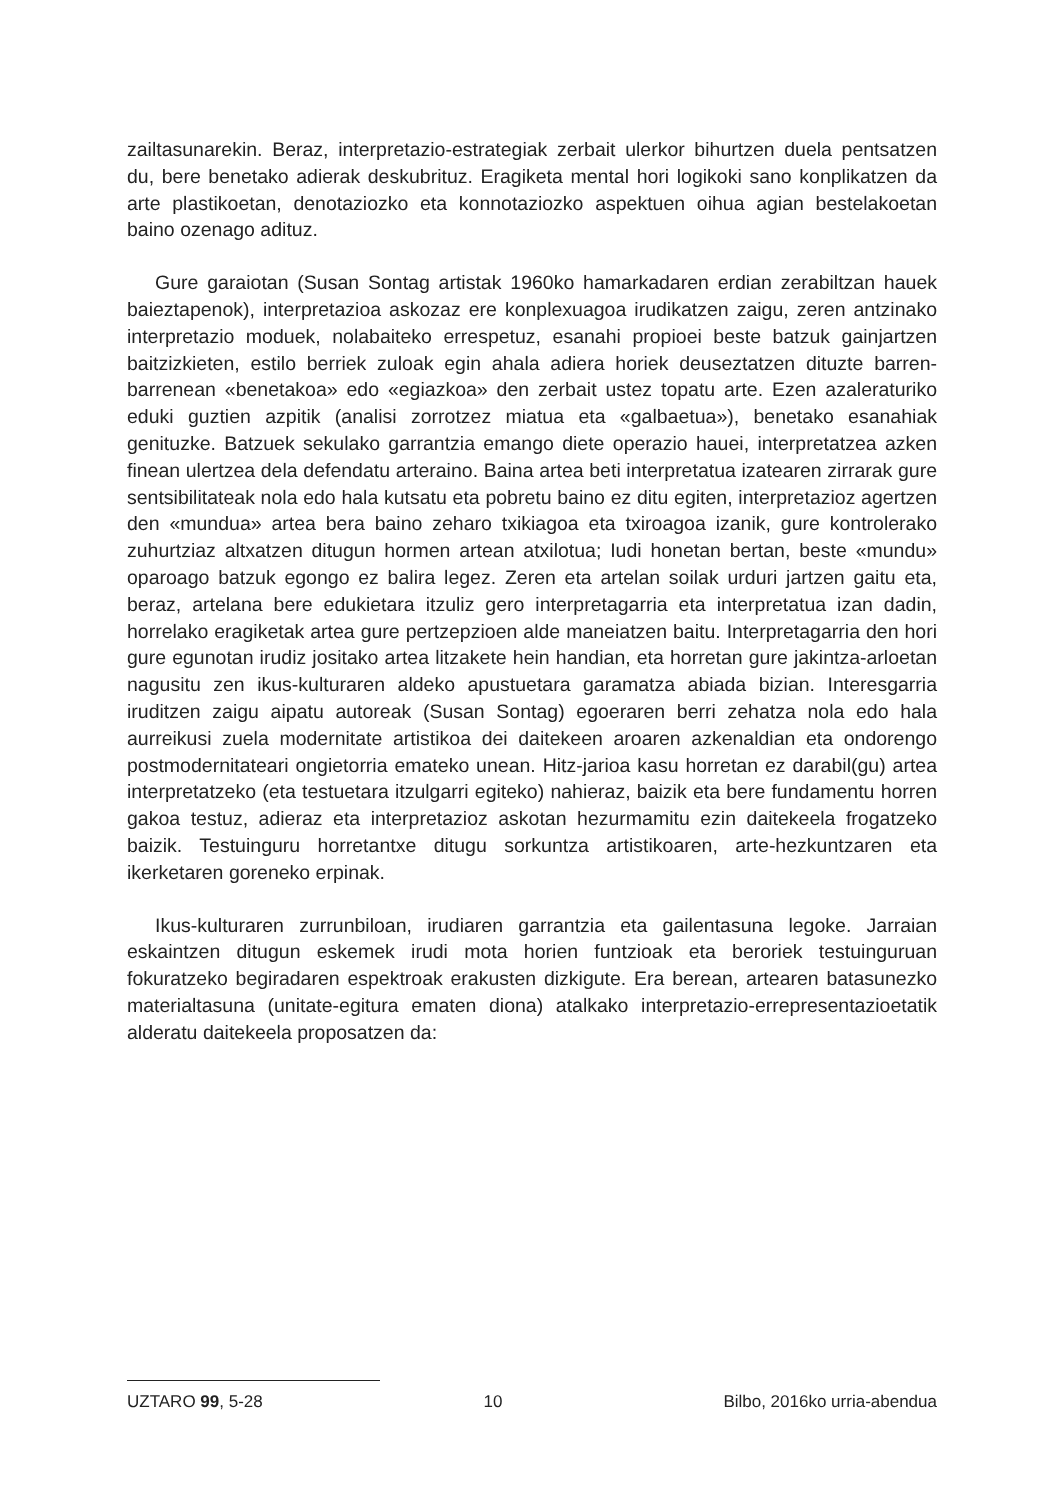zailtasunarekin. Beraz, interpretazio-estrategiak zerbait ulerkor bihurtzen duela pentsatzen du, bere benetako adierak deskubrituz. Eragiketa mental hori logikoki sano konplikatzen da arte plastikoetan, denotaziozko eta konnotaziozko aspektuen oihua agian bestelakoetan baino ozenago adituz.
Gure garaiotan (Susan Sontag artistak 1960ko hamarkadaren erdian zerabiltzan hauek baieztapenok), interpretazioa askozaz ere konplexuagoa irudikatzen zaigu, zeren antzinako interpretazio moduek, nolabaiteko errespetuz, esanahi propioei beste batzuk gainjartzen baitzizkieten, estilo berriek zuloak egin ahala adiera horiek deuseztatzen dituzte barren-barrenean «benetakoa» edo «egiazkoa» den zerbait ustez topatu arte. Ezen azaleraturiko eduki guztien azpitik (analisi zorrotzez miatua eta «galbaetua»), benetako esanahiak genituzke. Batzuek sekulako garrantzia emango diete operazio hauei, interpretatzea azken finean ulertzea dela defendatu arteraino. Baina artea beti interpretatua izatearen zirrarak gure sentsibilitateak nola edo hala kutsatu eta pobretu baino ez ditu egiten, interpretazioz agertzen den «mundua» artea bera baino zeharo txikiagoa eta txiroagoa izanik, gure kontrolerako zuhurtziaz altxatzen ditugun hormen artean atxilotua; Iudi honetan bertan, beste «mundu» oparoago batzuk egongo ez balira legez. Zeren eta artelan soilak urduri jartzen gaitu eta, beraz, artelana bere edukietara itzuliz gero interpretagarria eta interpretatua izan dadin, horrelako eragiketak artea gure pertzepzioen alde maneiatzen baitu. Interpretagarria den hori gure egunotan irudiz jositako artea litzakete hein handian, eta horretan gure jakintza-arloetan nagusitu zen ikus-kulturaren aldeko apustuetara garamatza abiada bizian. Interesgarria iruditzen zaigu aipatu autoreak (Susan Sontag) egoeraren berri zehatza nola edo hala aurreikusi zuela modernitate artistikoa dei daitekeen aroaren azkenaldian eta ondorengo postmodernitateari ongietorria emateko unean. Hitz-jarioa kasu horretan ez darabil(gu) artea interpretatzeko (eta testuetara itzulgarri egiteko) nahieraz, baizik eta bere fundamentu horren gakoa testuz, adieraz eta interpretazioz askotan hezurmamitu ezin daitekeela frogatzeko baizik. Testuinguru horretantxe ditugu sorkuntza artistikoaren, arte-hezkuntzaren eta ikerketaren goreneko erpinak.
Ikus-kulturaren zurrunbiloan, irudiaren garrantzia eta gailentasuna legoke. Jarraian eskaintzen ditugun eskemek irudi mota horien funtzioak eta beroriek testuinguruan fokuratzeko begiradaren espektroak erakusten dizkigute. Era berean, artearen batasunezko materialtasuna (unitate-egitura ematen diona) atalkako interpretazio-errepresentazioetatik alderatu daitekeela proposatzen da:
UZTARO 99, 5-28 10 Bilbo, 2016ko urria-abendua